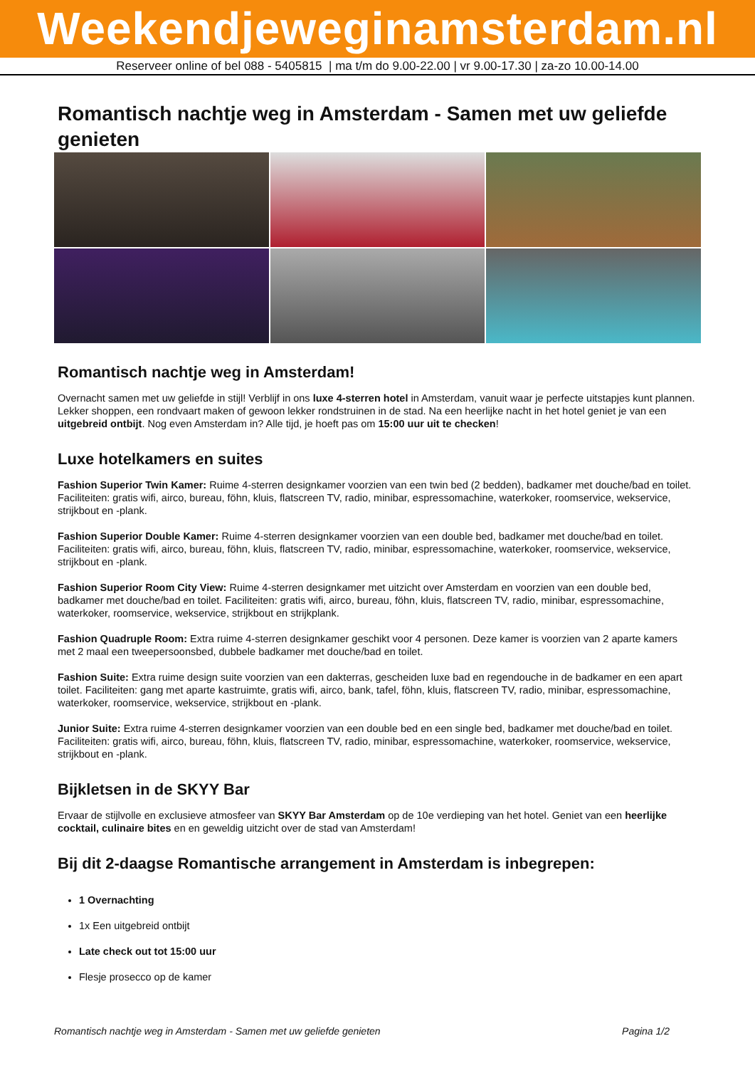Weekendjeweginamsterdam.nl
Reserveer online of bel 088 - 5405815 | ma t/m do 9.00-22.00 | vr 9.00-17.30 | za-zo 10.00-14.00
Romantisch nachtje weg in Amsterdam - Samen met uw geliefde genieten
Romantisch nachtje weg in Amsterdam!
Overnacht samen met uw geliefde in stijl! Verblijf in ons luxe 4-sterren hotel in Amsterdam, vanuit waar je perfecte uitstapjes kunt plannen. Lekker shoppen, een rondvaart maken of gewoon lekker rondstruinen in de stad. Na een heerlijke nacht in het hotel geniet je van een uitgebreid ontbijt. Nog even Amsterdam in? Alle tijd, je hoeft pas om 15:00 uur uit te checken!
Luxe hotelkamers en suites
Fashion Superior Twin Kamer: Ruime 4-sterren designkamer voorzien van een twin bed (2 bedden), badkamer met douche/bad en toilet. Faciliteiten: gratis wifi, airco, bureau, föhn, kluis, flatscreen TV, radio, minibar, espressomachine, waterkoker, roomservice, wekservice, strijkbout en -plank.
Fashion Superior Double Kamer: Ruime 4-sterren designkamer voorzien van een double bed, badkamer met douche/bad en toilet. Faciliteiten: gratis wifi, airco, bureau, föhn, kluis, flatscreen TV, radio, minibar, espressomachine, waterkoker, roomservice, wekservice, strijkbout en -plank.
Fashion Superior Room City View: Ruime 4-sterren designkamer met uitzicht over Amsterdam en voorzien van een double bed, badkamer met douche/bad en toilet. Faciliteiten: gratis wifi, airco, bureau, föhn, kluis, flatscreen TV, radio, minibar, espressomachine, waterkoker, roomservice, wekservice, strijkbout en strijkplank.
Fashion Quadruple Room: Extra ruime 4-sterren designkamer geschikt voor 4 personen. Deze kamer is voorzien van 2 aparte kamers met 2 maal een tweepersoonsbed, dubbele badkamer met douche/bad en toilet.
Fashion Suite: Extra ruime design suite voorzien van een dakterras, gescheiden luxe bad en regendouche in de badkamer en een apart toilet. Faciliteiten: gang met aparte kastruimte, gratis wifi, airco, bank, tafel, föhn, kluis, flatscreen TV, radio, minibar, espressomachine, waterkoker, roomservice, wekservice, strijkbout en -plank.
Junior Suite: Extra ruime 4-sterren designkamer voorzien van een double bed en een single bed, badkamer met douche/bad en toilet. Faciliteiten: gratis wifi, airco, bureau, föhn, kluis, flatscreen TV, radio, minibar, espressomachine, waterkoker, roomservice, wekservice, strijkbout en -plank.
Bijkletsen in de SKYY Bar
Ervaar de stijlvolle en exclusieve atmosfeer van SKYY Bar Amsterdam op de 10e verdieping van het hotel. Geniet van een heerlijke cocktail, culinaire bites en en geweldig uitzicht over de stad van Amsterdam!
Bij dit 2-daagse Romantische arrangement in Amsterdam is inbegrepen:
1 Overnachting
1x Een uitgebreid ontbijt
Late check out tot 15:00 uur
Flesje prosecco op de kamer
Romantisch nachtje weg in Amsterdam - Samen met uw geliefde genieten Pagina 1/2